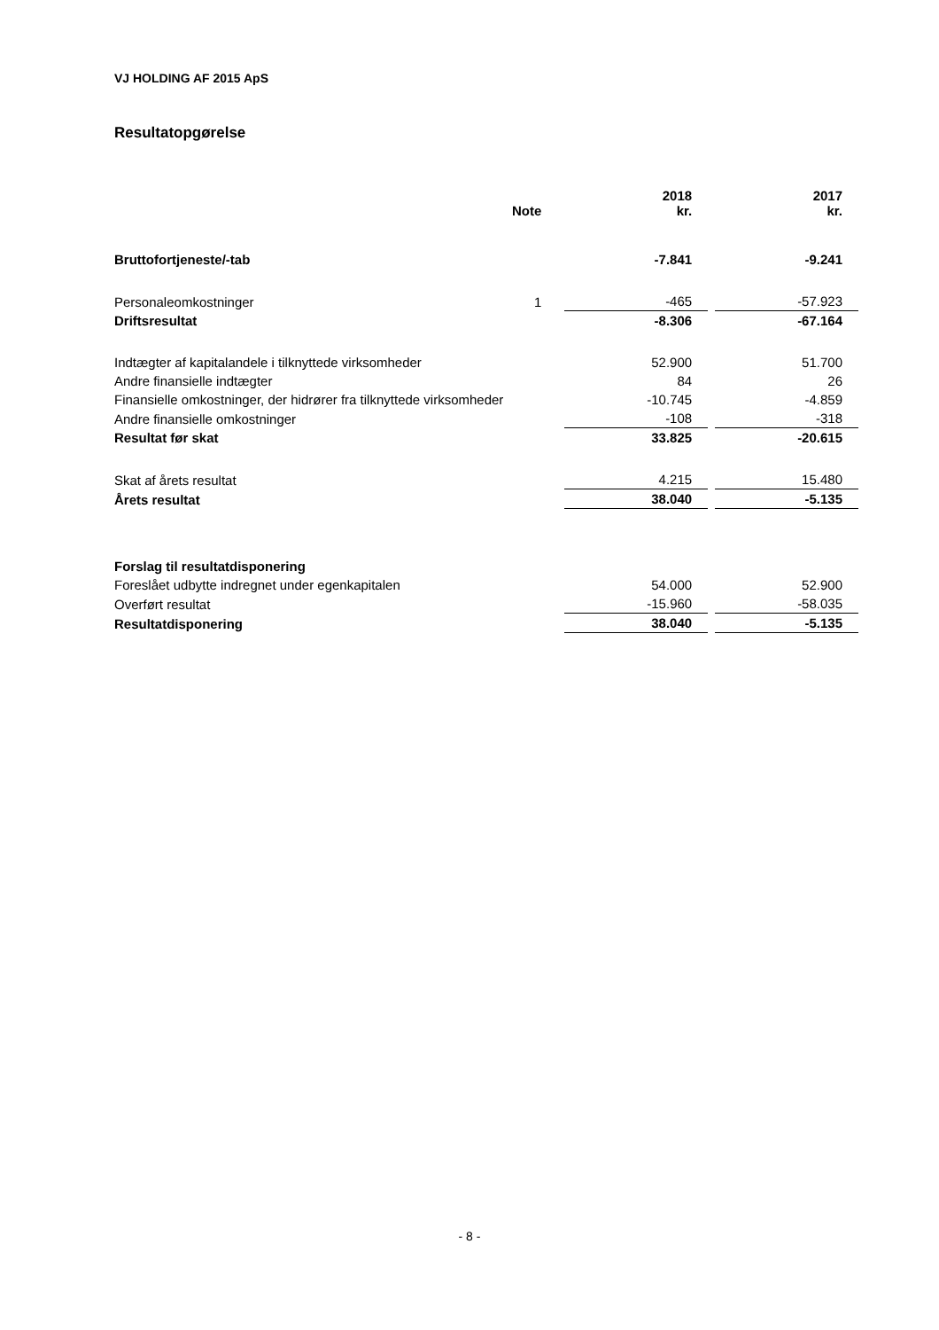VJ HOLDING AF 2015 ApS
Resultatopgørelse
| | Note | | 2018 kr. | | 2017 kr. |
| --- | --- | --- | --- | --- | --- |
| Bruttofortjeneste/-tab | | | -7.841 | | -9.241 |
| Personaleomkostninger | 1 | | -465 | | -57.923 |
| Driftsresultat | | | -8.306 | | -67.164 |
| Indtægter af kapitalandele i tilknyttede virksomheder | | | 52.900 | | 51.700 |
| Andre finansielle indtægter | | | 84 | | 26 |
| Finansielle omkostninger, der hidrører fra tilknyttede virksomheder | | | -10.745 | | -4.859 |
| Andre finansielle omkostninger | | | -108 | | -318 |
| Resultat før skat | | | 33.825 | | -20.615 |
| Skat af årets resultat | | | 4.215 | | 15.480 |
| Årets resultat | | | 38.040 | | -5.135 |
| Forslag til resultatdisponering | | | | | |
| Foreslået udbytte indregnet under egenkapitalen | | | 54.000 | | 52.900 |
| Overført resultat | | | -15.960 | | -58.035 |
| Resultatdisponering | | | 38.040 | | -5.135 |
- 8 -